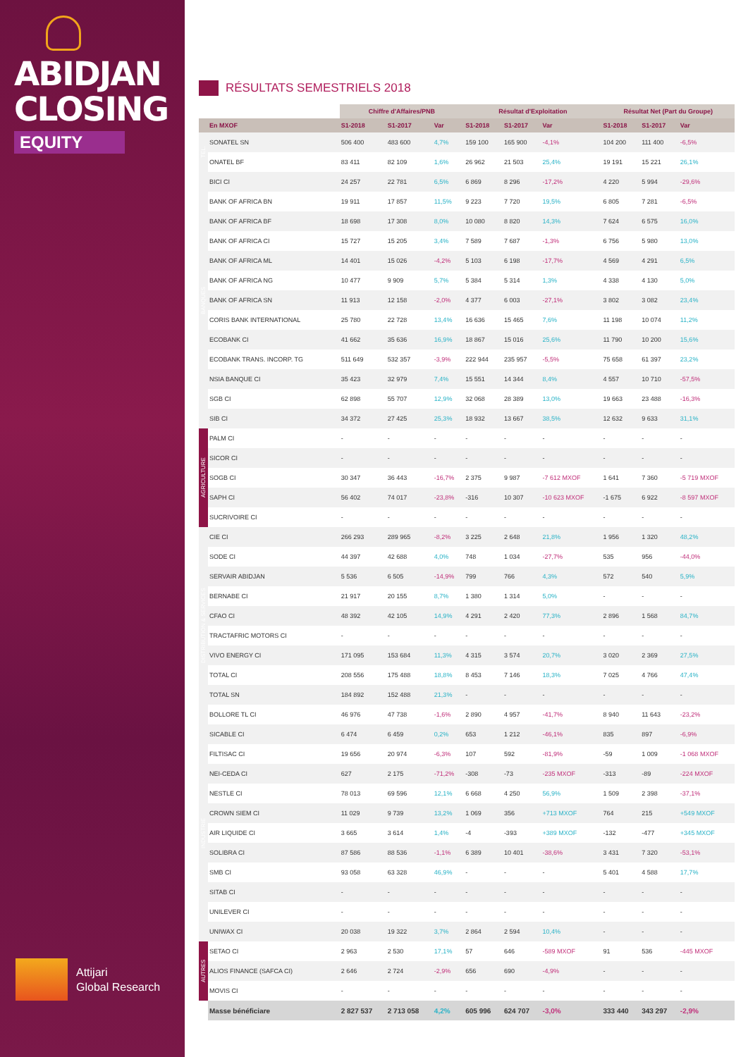ABIDJAN
CLOSING
EQUITY
Attijari
Global Research
RÉSULTATS SEMESTRIELS 2018
| | | Chiffre d'Affaires/PNB | | | Résultat d'Exploitation | | | Résultat Net (Part du Groupe) | | |
| --- | --- | --- | --- | --- | --- | --- | --- | --- | --- | --- |
| | En MXOF | S1-2018 | S1-2017 | Var | S1-2018 | S1-2017 | Var | S1-2018 | S1-2017 | Var |
| TEL. | SONATEL SN | 506 400 | 483 600 | 4,7% | 159 100 | 165 900 | -4,1% | 104 200 | 111 400 | -6,5% |
| | ONATEL BF | 83 411 | 82 109 | 1,6% | 26 962 | 21 503 | 25,4% | 19 191 | 15 221 | 26,1% |
| BANQUES | BICI CI | 24 257 | 22 781 | 6,5% | 6 869 | 8 296 | -17,2% | 4 220 | 5 994 | -29,6% |
| | BANK OF AFRICA BN | 19 911 | 17 857 | 11,5% | 9 223 | 7 720 | 19,5% | 6 805 | 7 281 | -6,5% |
| | BANK OF AFRICA BF | 18 698 | 17 308 | 8,0% | 10 080 | 8 820 | 14,3% | 7 624 | 6 575 | 16,0% |
| | BANK OF AFRICA CI | 15 727 | 15 205 | 3,4% | 7 589 | 7 687 | -1,3% | 6 756 | 5 980 | 13,0% |
| | BANK OF AFRICA ML | 14 401 | 15 026 | -4,2% | 5 103 | 6 198 | -17,7% | 4 569 | 4 291 | 6,5% |
| | BANK OF AFRICA NG | 10 477 | 9 909 | 5,7% | 5 384 | 5 314 | 1,3% | 4 338 | 4 130 | 5,0% |
| | BANK OF AFRICA SN | 11 913 | 12 158 | -2,0% | 4 377 | 6 003 | -27,1% | 3 802 | 3 082 | 23,4% |
| | CORIS BANK INTERNATIONAL | 25 780 | 22 728 | 13,4% | 16 636 | 15 465 | 7,6% | 11 198 | 10 074 | 11,2% |
| | ECOBANK CI | 41 662 | 35 636 | 16,9% | 18 867 | 15 016 | 25,6% | 11 790 | 10 200 | 15,6% |
| | ECOBANK TRANS. INCORP. TG | 511 649 | 532 357 | -3,9% | 222 944 | 235 957 | -5,5% | 75 658 | 61 397 | 23,2% |
| | NSIA BANQUE CI | 35 423 | 32 979 | 7,4% | 15 551 | 14 344 | 8,4% | 4 557 | 10 710 | -57,5% |
| | SGB CI | 62 898 | 55 707 | 12,9% | 32 068 | 28 389 | 13,0% | 19 663 | 23 488 | -16,3% |
| | SIB CI | 34 372 | 27 425 | 25,3% | 18 932 | 13 667 | 38,5% | 12 632 | 9 633 | 31,1% |
| AGRICULTURE | PALM CI | - | - | - | - | - | - | - | - | - |
| | SICOR CI | - | - | - | - | - | - | - | - | - |
| | SOGB CI | 30 347 | 36 443 | -16,7% | 2 375 | 9 987 | -7 612 MXOF | 1 641 | 7 360 | -5 719 MXOF |
| | SAPH CI | 56 402 | 74 017 | -23,8% | -316 | 10 307 | -10 623 MXOF | -1 675 | 6 922 | -8 597 MXOF |
| | SUCRIVOIRE CI | - | - | - | - | - | - | - | - | - |
| DISTRIBUTION & SERVICES | CIE CI | 266 293 | 289 965 | -8,2% | 3 225 | 2 648 | 21,8% | 1 956 | 1 320 | 48,2% |
| | SODE CI | 44 397 | 42 688 | 4,0% | 748 | 1 034 | -27,7% | 535 | 956 | -44,0% |
| | SERVAIR ABIDJAN | 5 536 | 6 505 | -14,9% | 799 | 766 | 4,3% | 572 | 540 | 5,9% |
| | BERNABE CI | 21 917 | 20 155 | 8,7% | 1 380 | 1 314 | 5,0% | - | - | - |
| | CFAO CI | 48 392 | 42 105 | 14,9% | 4 291 | 2 420 | 77,3% | 2 896 | 1 568 | 84,7% |
| | TRACTAFRIC MOTORS CI | - | - | - | - | - | - | - | - | - |
| | VIVO ENERGY CI | 171 095 | 153 684 | 11,3% | 4 315 | 3 574 | 20,7% | 3 020 | 2 369 | 27,5% |
| | TOTAL CI | 208 556 | 175 488 | 18,8% | 8 453 | 7 146 | 18,3% | 7 025 | 4 766 | 47,4% |
| | TOTAL SN | 184 892 | 152 488 | 21,3% | - | - | - | - | - | - |
| | BOLLORE TL CI | 46 976 | 47 738 | -1,6% | 2 890 | 4 957 | -41,7% | 8 940 | 11 643 | -23,2% |
| INDUSTRIE | SICABLE CI | 6 474 | 6 459 | 0,2% | 653 | 1 212 | -46,1% | 835 | 897 | -6,9% |
| | FILTISAC CI | 19 656 | 20 974 | -6,3% | 107 | 592 | -81,9% | -59 | 1 009 | -1 068 MXOF |
| | NEI-CEDA CI | 627 | 2 175 | -71,2% | -308 | -73 | -235 MXOF | -313 | -89 | -224 MXOF |
| | NESTLE CI | 78 013 | 69 596 | 12,1% | 6 668 | 4 250 | 56,9% | 1 509 | 2 398 | -37,1% |
| | CROWN SIEM CI | 11 029 | 9 739 | 13,2% | 1 069 | 356 | +713 MXOF | 764 | 215 | +549 MXOF |
| | AIR LIQUIDE CI | 3 665 | 3 614 | 1,4% | -4 | -393 | +389 MXOF | -132 | -477 | +345 MXOF |
| | SOLIBRA CI | 87 586 | 88 536 | -1,1% | 6 389 | 10 401 | -38,6% | 3 431 | 7 320 | -53,1% |
| | SMB CI | 93 058 | 63 328 | 46,9% | - | - | - | 5 401 | 4 588 | 17,7% |
| | SITAB CI | - | - | - | - | - | - | - | - | - |
| | UNILEVER CI | - | - | - | - | - | - | - | - | - |
| | UNIWAX CI | 20 038 | 19 322 | 3,7% | 2 864 | 2 594 | 10,4% | - | - | - |
| AUTRES | SETAO CI | 2 963 | 2 530 | 17,1% | 57 | 646 | -589 MXOF | 91 | 536 | -445 MXOF |
| | ALIOS FINANCE (SAFCA CI) | 2 646 | 2 724 | -2,9% | 656 | 690 | -4,9% | - | - | - |
| | MOVIS CI | - | - | - | - | - | - | - | - | - |
| | Masse bénéficiare | 2 827 537 | 2 713 058 | 4,2% | 605 996 | 624 707 | -3,0% | 333 440 | 343 297 | -2,9% |